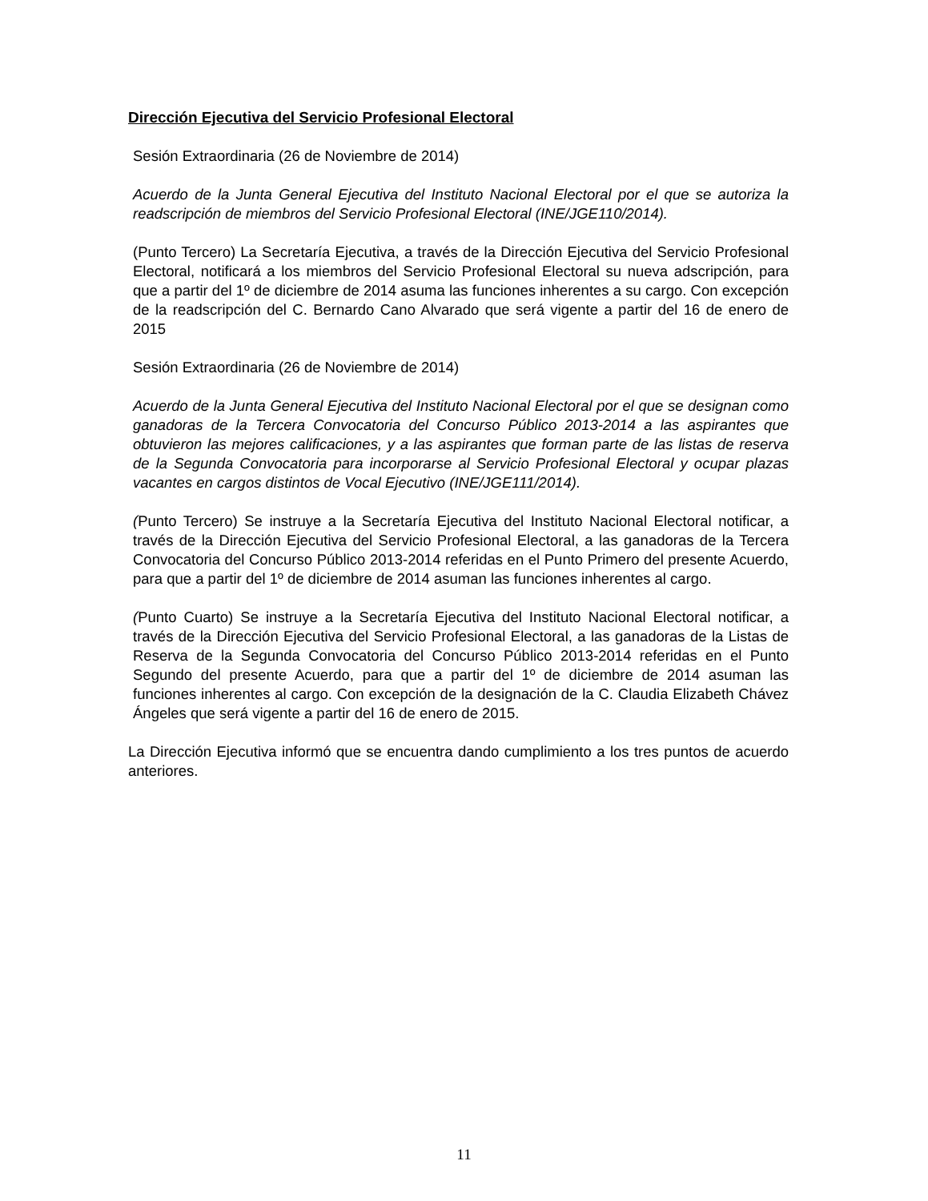Dirección Ejecutiva del Servicio Profesional Electoral
Sesión Extraordinaria (26 de Noviembre de 2014)
Acuerdo de la Junta General Ejecutiva del Instituto Nacional Electoral por el que se autoriza la readscripción de miembros del Servicio Profesional Electoral (INE/JGE110/2014).
(Punto Tercero) La Secretaría Ejecutiva, a través de la Dirección Ejecutiva del Servicio Profesional Electoral, notificará a los miembros del Servicio Profesional Electoral su nueva adscripción, para que a partir del 1º de diciembre de 2014 asuma las funciones inherentes a su cargo. Con excepción de la readscripción del C. Bernardo Cano Alvarado que será vigente a partir del 16 de enero de 2015
Sesión Extraordinaria (26 de Noviembre de 2014)
Acuerdo de la Junta General Ejecutiva del Instituto Nacional Electoral por el que se designan como ganadoras de la Tercera Convocatoria del Concurso Público 2013-2014 a las aspirantes que obtuvieron las mejores calificaciones, y a las aspirantes que forman parte de las listas de reserva de la Segunda Convocatoria para incorporarse al Servicio Profesional Electoral y ocupar plazas vacantes en cargos distintos de Vocal Ejecutivo (INE/JGE111/2014).
(Punto Tercero) Se instruye a la Secretaría Ejecutiva del Instituto Nacional Electoral notificar, a través de la Dirección Ejecutiva del Servicio Profesional Electoral, a las ganadoras de la Tercera Convocatoria del Concurso Público 2013-2014 referidas en el Punto Primero del presente Acuerdo, para que a partir del 1º de diciembre de 2014 asuman las funciones inherentes al cargo.
(Punto Cuarto) Se instruye a la Secretaría Ejecutiva del Instituto Nacional Electoral notificar, a través de la Dirección Ejecutiva del Servicio Profesional Electoral, a las ganadoras de la Listas de Reserva de la Segunda Convocatoria del Concurso Público 2013-2014 referidas en el Punto Segundo del presente Acuerdo, para que a partir del 1º de diciembre de 2014 asuman las funciones inherentes al cargo. Con excepción de la designación de la C. Claudia Elizabeth Chávez Ángeles que será vigente a partir del 16 de enero de 2015.
La Dirección Ejecutiva informó que se encuentra dando cumplimiento a los tres puntos de acuerdo anteriores.
11